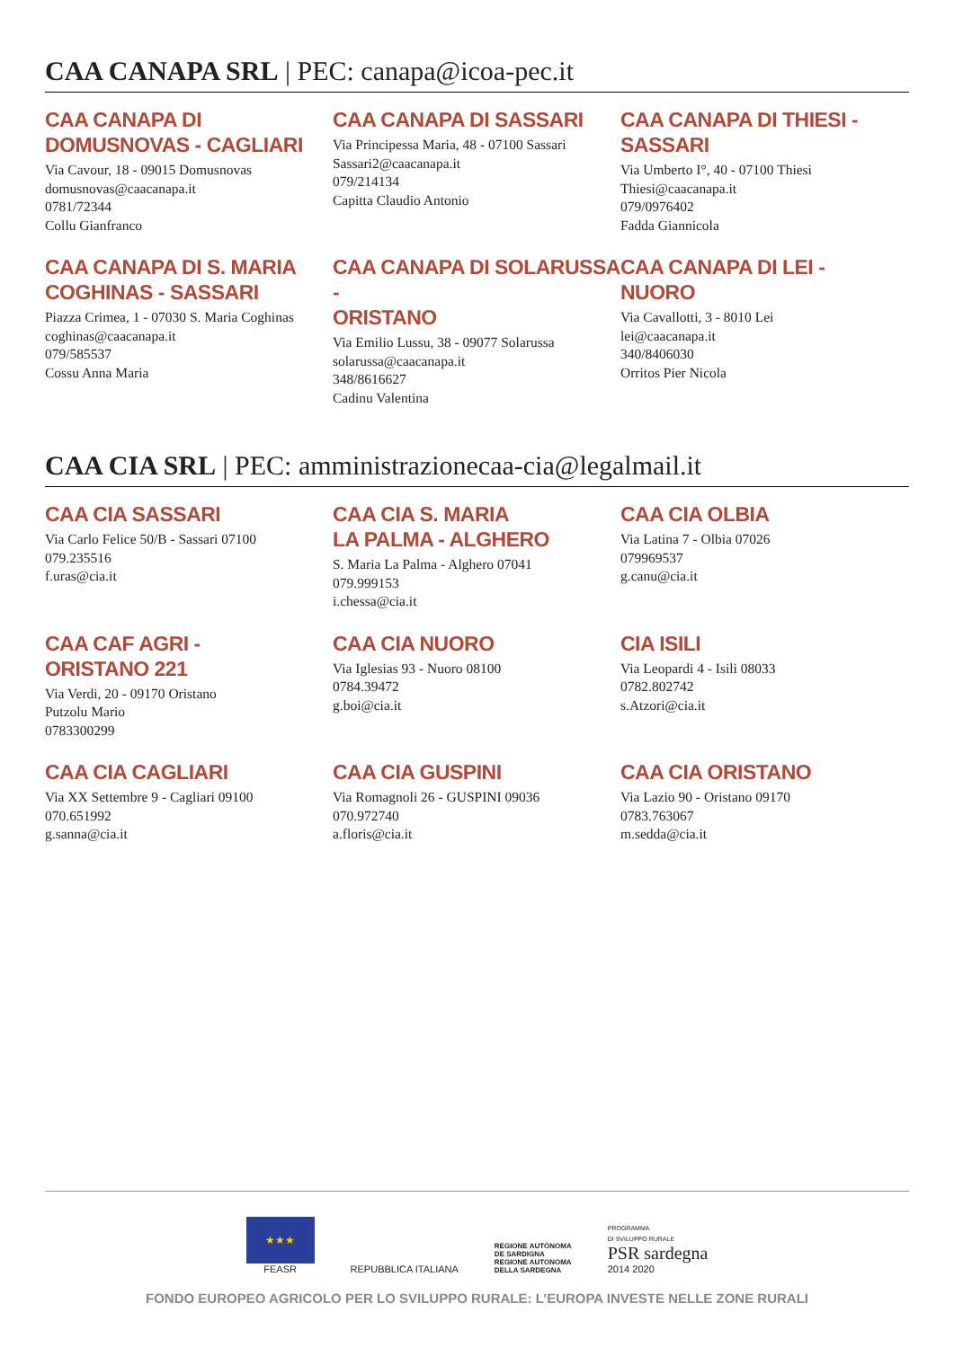CAA CANAPA SRL | PEC: canapa@icoa-pec.it
CAA CANAPA DI
DOMUSNOVAS - CAGLIARI
Via Cavour, 18 - 09015 Domusnovas
domusnovas@caacanapa.it
0781/72344
Collu Gianfranco
CAA CANAPA DI SASSARI
Via Principessa Maria, 48 - 07100 Sassari
Sassari2@caacanapa.it
079/214134
Capitta Claudio Antonio
CAA CANAPA DI THIESI -
SASSARI
Via Umberto I°, 40 - 07100 Thiesi
Thiesi@caacanapa.it
079/0976402
Fadda Giannicola
CAA CANAPA DI S. MARIA
COGHINAS - SASSARI
Piazza Crimea, 1 - 07030 S. Maria Coghinas
coghinas@caacanapa.it
079/585537
Cossu Anna Maria
CAA CANAPA DI SOLARUSSA -
ORISTANO
Via Emilio Lussu, 38 - 09077 Solarussa
solarussa@caacanapa.it
348/8616627
Cadinu Valentina
CAA CANAPA DI LEI -
NUORO
Via Cavallotti, 3 - 8010 Lei
lei@caacanapa.it
340/8406030
Orritos Pier Nicola
CAA CIA SRL | PEC: amministrazionecaa-cia@legalmail.it
CAA CIA SASSARI
Via Carlo Felice 50/B - Sassari 07100
079.235516
f.uras@cia.it
CAA CIA S. MARIA
LA PALMA - ALGHERO
S. Maria La Palma - Alghero 07041
079.999153
i.chessa@cia.it
CAA CIA OLBIA
Via Latina 7 - Olbia 07026
079969537
g.canu@cia.it
CAA CAF AGRI -
ORISTANO 221
Via Verdi, 20 - 09170 Oristano
Putzolu Mario
0783300299
CAA CIA NUORO
Via Iglesias 93 - Nuoro 08100
0784.39472
g.boi@cia.it
CIA ISILI
Via Leopardi 4 - Isili 08033
0782.802742
s.Atzori@cia.it
CAA CIA CAGLIARI
Via XX Settembre 9 - Cagliari 09100
070.651992
g.sanna@cia.it
CAA CIA GUSPINI
Via Romagnoli 26 - GUSPINI 09036
070.972740
a.floris@cia.it
CAA CIA ORISTANO
Via Lazio 90 - Oristano 09170
0783.763067
m.sedda@cia.it
★★★
FEASR
REPUBBLICA ITALIANA
REGIONE AUTÒNOMA
DE SARDIGNA
REGIONE AUTONOMA
DELLA SARDEGNA
PROGRAMMA
DI SVILUPPO RURALE
PSR sardegna
2014 2020
FONDO EUROPEO AGRICOLO PER LO SVILUPPO RURALE: L’EUROPA INVESTE NELLE ZONE RURALI